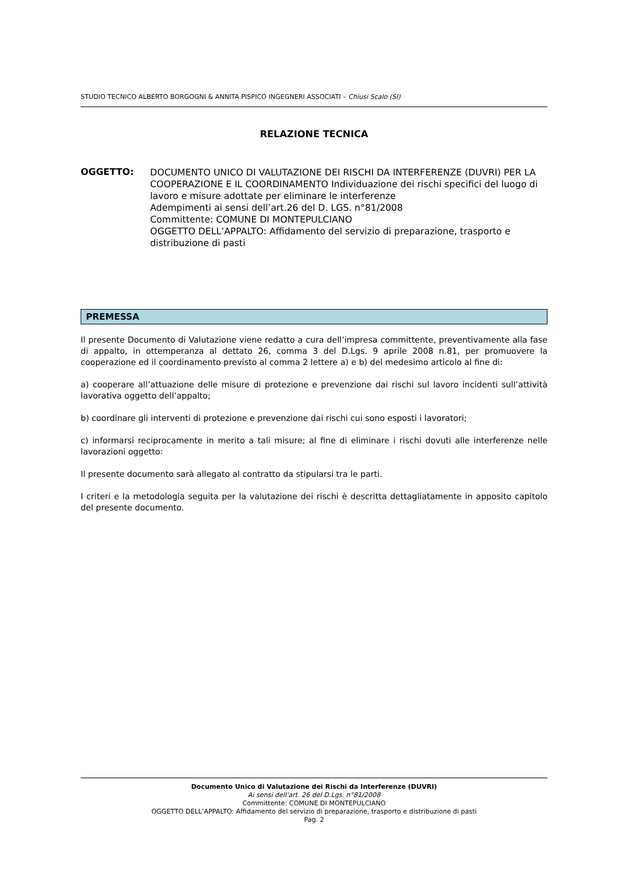STUDIO TECNICO ALBERTO BORGOGNI & ANNITA PISPICO INGEGNERI ASSOCIATI – Chiusi Scalo (SI)
RELAZIONE TECNICA
OGGETTO:
DOCUMENTO UNICO DI VALUTAZIONE DEI RISCHI DA INTERFERENZE (DUVRI) PER LA COOPERAZIONE E IL COORDINAMENTO Individuazione dei rischi specifici del luogo di lavoro e misure adottate per eliminare le interferenze
Adempimenti ai sensi dell’art.26 del D. LGS. n°81/2008
Committente: COMUNE DI MONTEPULCIANO
OGGETTO DELL’APPALTO: Affidamento del servizio di preparazione, trasporto e distribuzione di pasti
PREMESSA
Il presente Documento di Valutazione viene redatto a cura dell’impresa committente, preventivamente alla fase di appalto, in ottemperanza al dettato 26, comma 3 del D.Lgs. 9 aprile 2008 n.81, per promuovere la cooperazione ed il coordinamento previsto al comma 2 lettere a) e b) del medesimo articolo al fine di:
a) cooperare all’attuazione delle misure di protezione e prevenzione dai rischi sul lavoro incidenti sull’attività lavorativa oggetto dell’appalto;
b) coordinare gli interventi di protezione e prevenzione dai rischi cui sono esposti i lavoratori;
c) informarsi reciprocamente in merito a tali misure; al fine di eliminare i rischi dovuti alle interferenze nelle lavorazioni oggetto:
Il presente documento sarà allegato al contratto da stipularsi tra le parti.
I criteri e la metodologia seguita per la valutazione dei rischi è descritta dettagliatamente in apposito capitolo del presente documento.
Documento Unico di Valutazione dei Rischi da Interferenze (DUVRI)
Ai sensi dell'art. 26 del D.Lgs. n°81/2008
Committente: COMUNE DI MONTEPULCIANO
OGGETTO DELL’APPALTO: Affidamento del servizio di preparazione, trasporto e distribuzione di pasti
Pag. 2